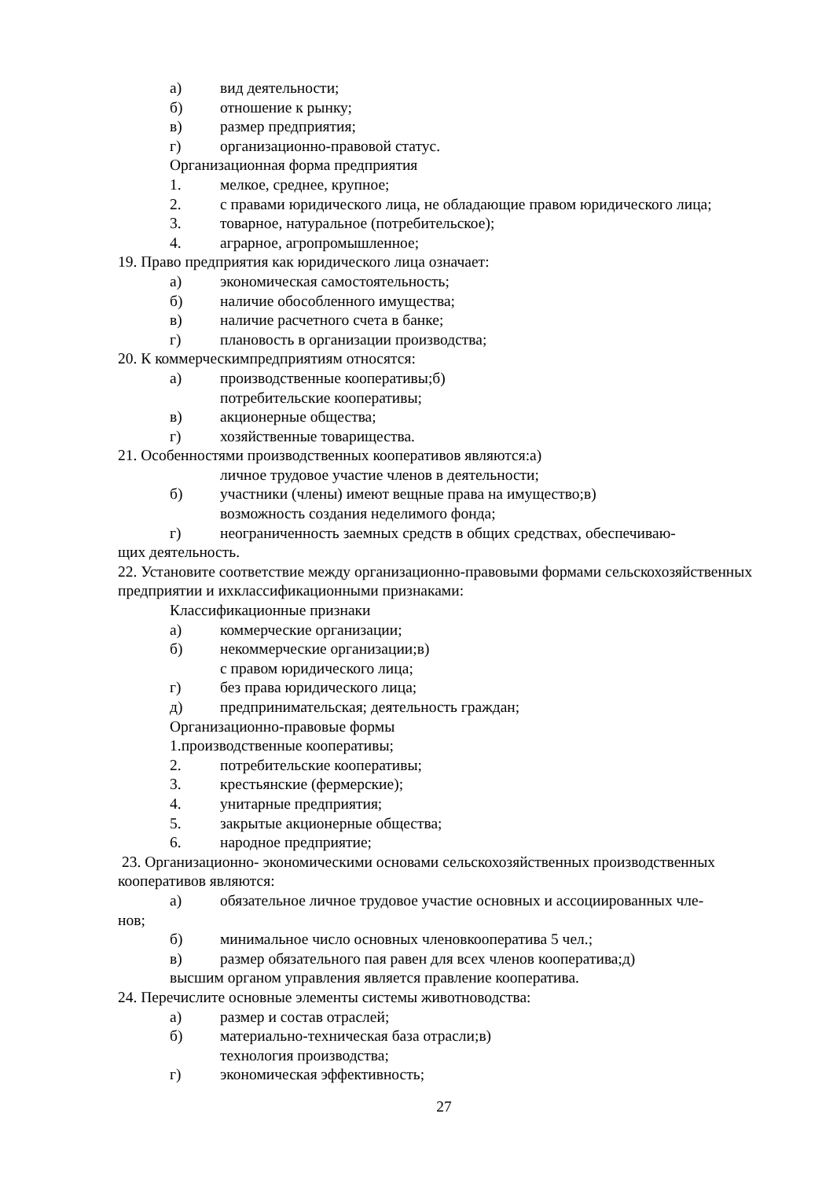а) вид деятельности;
б) отношение к рынку;
в) размер предприятия;
г) организационно-правовой статус.
Организационная форма предприятия
1. мелкое, среднее, крупное;
2. с правами юридического лица, не обладающие правом юридического лица;
3. товарное, натуральное (потребительское);
4. аграрное, агропромышленное;
19. Право предприятия как юридического лица означает:
а) экономическая самостоятельность;
б) наличие обособленного имущества;
в) наличие расчетного счета в банке;
г) плановость в организации производства;
20. К коммерческимпредприятиям относятся:
а) производственные кооперативы;б)
потребительские кооперативы;
в) акционерные общества;
г) хозяйственные товарищества.
21. Особенностями производственных кооперативов являются:а)
личное трудовое участие членов в деятельности;
б) участники (члены) имеют вещные права на имущество;в)
возможность создания неделимого фонда;
г) неограниченность заемных средств в общих средствах, обеспечиваю-
щих деятельность.
22. Установите соответствие между организационно-правовыми формами сельскохозяйственных
предприятии и ихклассификационными признаками:
Классификационные признаки
а) коммерческие организации;
б) некоммерческие организации;в)
с правом юридического лица;
г) без права юридического лица;
д) предпринимательская; деятельность граждан;
Организационно-правовые формы
1.производственные кооперативы;
2. потребительские кооперативы;
3. крестьянские (фермерские);
4. унитарные предприятия;
5. закрытые акционерные общества;
6. народное предприятие;
23. Организационно- экономическими основами сельскохозяйственных производственных
кооперативов являются:
а) обязательное личное трудовое участие основных и ассоциированных чле-
нов;
б) минимальное число основных членовкооператива 5 чел.;
в) размер обязательного пая равен для всех членов кооператива;д)
высшим органом управления является правление кооператива.
24. Перечислите основные элементы системы животноводства:
а) размер и состав отраслей;
б) материально-техническая база отрасли;в)
технология производства;
г) экономическая эффективность;
27